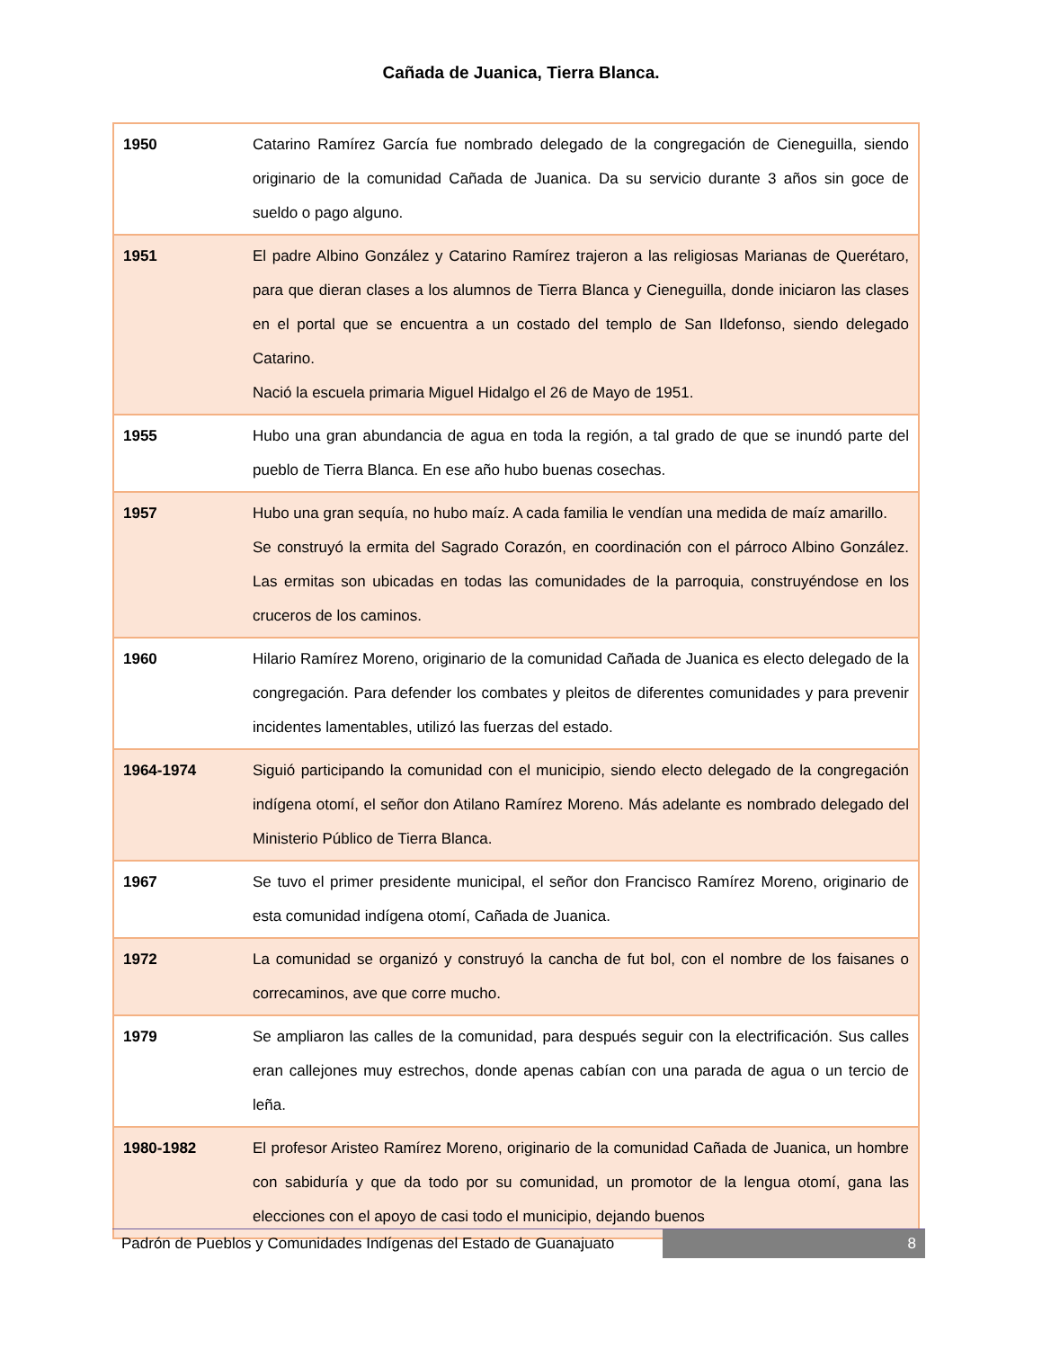Cañada de Juanica, Tierra Blanca.
| 1950 | Catarino Ramírez García fue nombrado delegado de la congregación de Cieneguilla, siendo originario de la comunidad Cañada de Juanica. Da su servicio durante 3 años sin goce de sueldo o pago alguno. |
| 1951 | El padre Albino González y Catarino Ramírez trajeron a las religiosas Marianas de Querétaro, para que dieran clases a los alumnos de Tierra Blanca y Cieneguilla, donde iniciaron las clases en el portal que se encuentra a un costado del templo de San Ildefonso, siendo delegado Catarino. Nació la escuela primaria Miguel Hidalgo el 26 de Mayo de 1951. |
| 1955 | Hubo una gran abundancia de agua en toda la región, a tal grado de que se inundó parte del pueblo de Tierra Blanca. En ese año hubo buenas cosechas. |
| 1957 | Hubo una gran sequía, no hubo maíz. A cada familia le vendían una medida de maíz amarillo. Se construyó la ermita del Sagrado Corazón, en coordinación con el párroco Albino González. Las ermitas son ubicadas en todas las comunidades de la parroquia, construyéndose en los cruceros de los caminos. |
| 1960 | Hilario Ramírez Moreno, originario de la comunidad Cañada de Juanica es electo delegado de la congregación. Para defender los combates y pleitos de diferentes comunidades y para prevenir incidentes lamentables, utilizó las fuerzas del estado. |
| 1964-1974 | Siguió participando la comunidad con el municipio, siendo electo delegado de la congregación indígena otomí, el señor don Atilano Ramírez Moreno. Más adelante es nombrado delegado del Ministerio Público de Tierra Blanca. |
| 1967 | Se tuvo el primer presidente municipal, el señor don Francisco Ramírez Moreno, originario de esta comunidad indígena otomí, Cañada de Juanica. |
| 1972 | La comunidad se organizó y construyó la cancha de fut bol, con el nombre de los faisanes o correcaminos, ave que corre mucho. |
| 1979 | Se ampliaron las calles de la comunidad, para después seguir con la electrificación. Sus calles eran callejones muy estrechos, donde apenas cabían con una parada de agua o un tercio de leña. |
| 1980-1982 | El profesor Aristeo Ramírez Moreno, originario de la comunidad Cañada de Juanica, un hombre con sabiduría y que da todo por su comunidad, un promotor de la lengua otomí, gana las elecciones con el apoyo de casi todo el municipio, dejando buenos |
Padrón de Pueblos y Comunidades Indígenas del Estado de Guanajuato
8